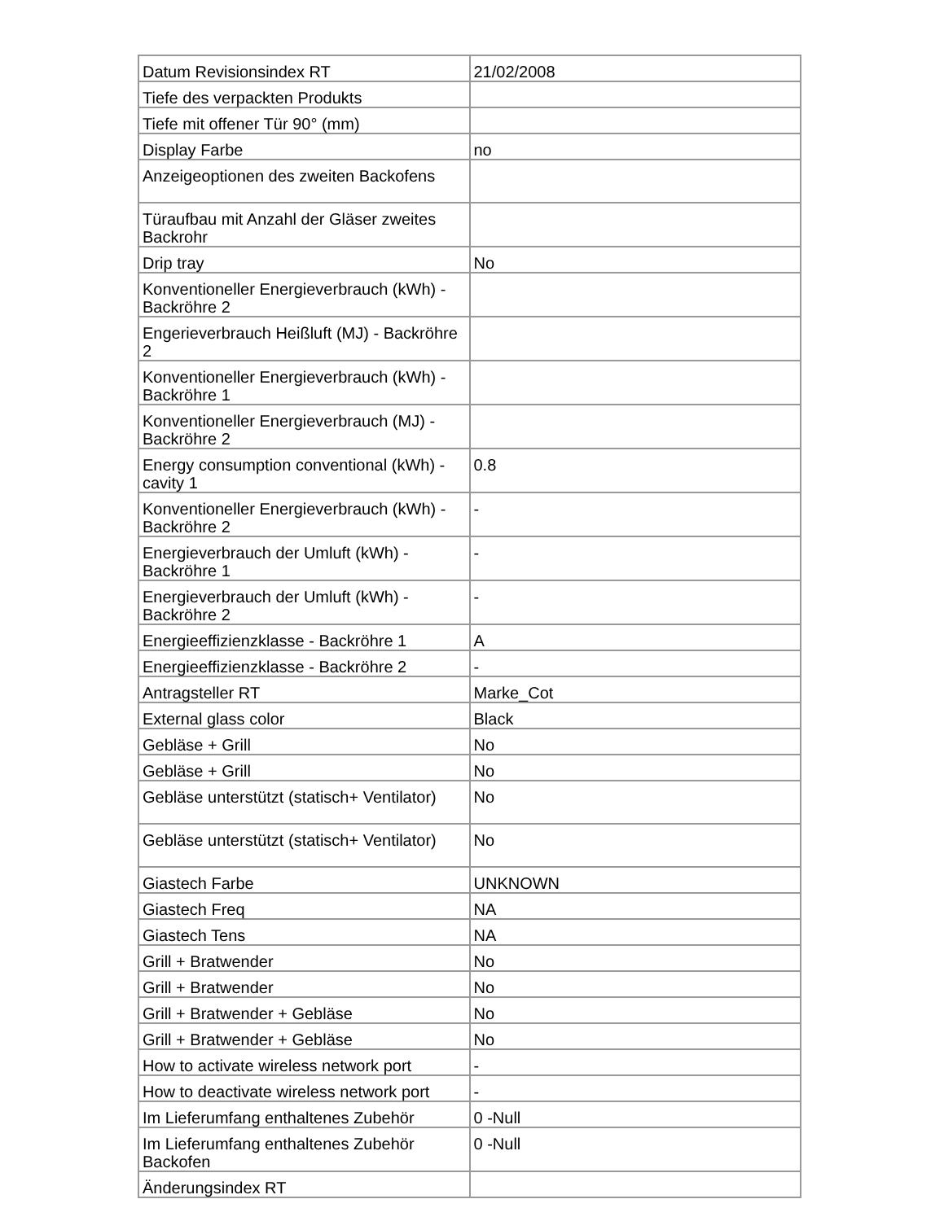| Datum Revisionsindex RT | 21/02/2008 |
| Tiefe des verpackten Produkts | |
| Tiefe mit offener Tür 90° (mm) | |
| Display Farbe | no |
| Anzeigeoptionen des zweiten Backofens | |
| Türaufbau mit Anzahl der Gläser zweites Backrohr | |
| Drip tray | No |
| Konventioneller Energieverbrauch (kWh) - Backröhre 2 | |
| Engerieverbrauch Heißluft (MJ) - Backröhre 2 | |
| Konventioneller Energieverbrauch (kWh) - Backröhre 1 | |
| Konventioneller Energieverbrauch (MJ) - Backröhre 2 | |
| Energy consumption conventional (kWh) - cavity 1 | 0.8 |
| Konventioneller Energieverbrauch (kWh) - Backröhre 2 | - |
| Energieverbrauch der Umluft (kWh) - Backröhre 1 | - |
| Energieverbrauch der Umluft (kWh) - Backröhre 2 | - |
| Energieeffizienzklasse - Backröhre 1 | A |
| Energieeffizienzklasse - Backröhre 2 | - |
| Antragsteller RT | Marke_Cot |
| External glass color | Black |
| Gebläse + Grill | No |
| Gebläse + Grill | No |
| Gebläse unterstützt (statisch+ Ventilator) | No |
| Gebläse unterstützt (statisch+ Ventilator) | No |
| Giastech Farbe | UNKNOWN |
| Giastech Freq | NA |
| Giastech Tens | NA |
| Grill + Bratwender | No |
| Grill + Bratwender | No |
| Grill + Bratwender + Gebläse | No |
| Grill + Bratwender + Gebläse | No |
| How to activate wireless network port | - |
| How to deactivate wireless network port | - |
| Im Lieferumfang enthaltenes Zubehör | 0 -Null |
| Im Lieferumfang enthaltenes Zubehör Backofen | 0 -Null |
| Änderungsindex RT | |